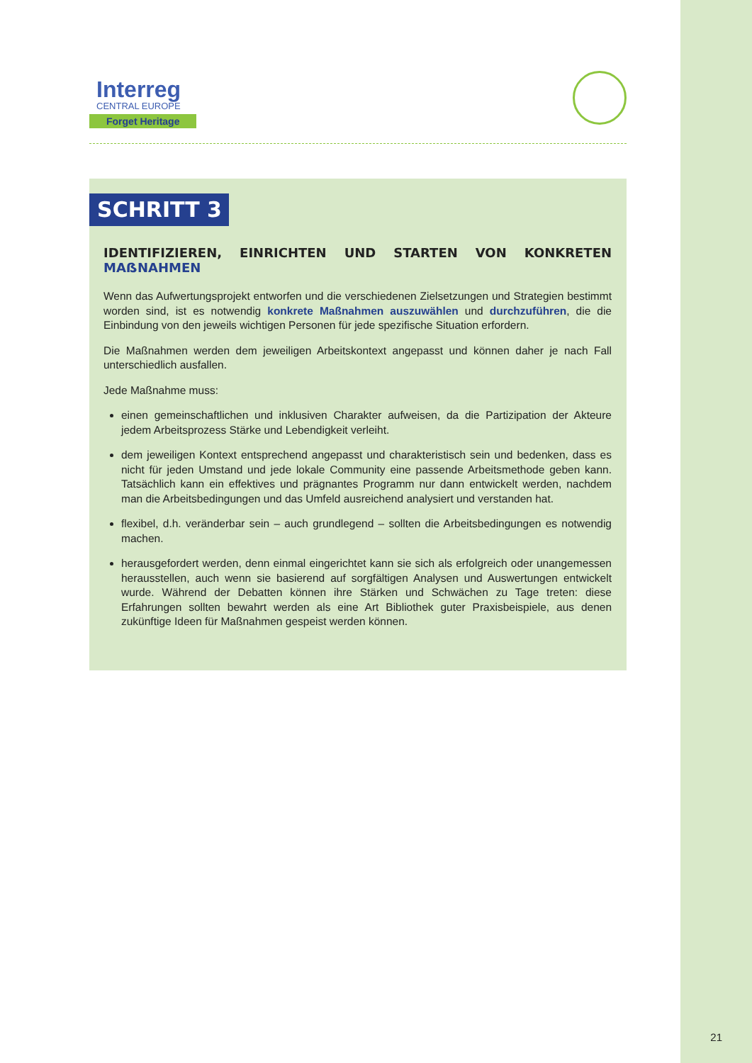Interreg
CENTRAL EUROPE
Forget Heritage
SCHRITT 3
IDENTIFIZIEREN, EINRICHTEN UND STARTEN VON KONKRETEN MAẞNAHMEN
Wenn das Aufwertungsprojekt entworfen und die verschiedenen Zielsetzungen und Strategien bestimmt worden sind, ist es notwendig konkrete Maßnahmen auszuwählen und durchzuführen, die die Einbindung von den jeweils wichtigen Personen für jede spezifische Situation erfordern.
Die Maßnahmen werden dem jeweiligen Arbeitskontext angepasst und können daher je nach Fall unterschiedlich ausfallen.
Jede Maßnahme muss:
einen gemeinschaftlichen und inklusiven Charakter aufweisen, da die Partizipation der Akteure jedem Arbeitsprozess Stärke und Lebendigkeit verleiht.
dem jeweiligen Kontext entsprechend angepasst und charakteristisch sein und bedenken, dass es nicht für jeden Umstand und jede lokale Community eine passende Arbeitsmethode geben kann. Tatsächlich kann ein effektives und prägnantes Programm nur dann entwickelt werden, nachdem man die Arbeitsbedingungen und das Umfeld ausreichend analysiert und verstanden hat.
flexibel, d.h. veränderbar sein – auch grundlegend – sollten die Arbeitsbedingungen es notwendig machen.
herausgefordert werden, denn einmal eingerichtet kann sie sich als erfolgreich oder unangemessen herausstellen, auch wenn sie basierend auf sorgfältigen Analysen und Auswertungen entwickelt wurde. Während der Debatten können ihre Stärken und Schwächen zu Tage treten: diese Erfahrungen sollten bewahrt werden als eine Art Bibliothek guter Praxisbeispiele, aus denen zukünftige Ideen für Maßnahmen gespeist werden können.
21